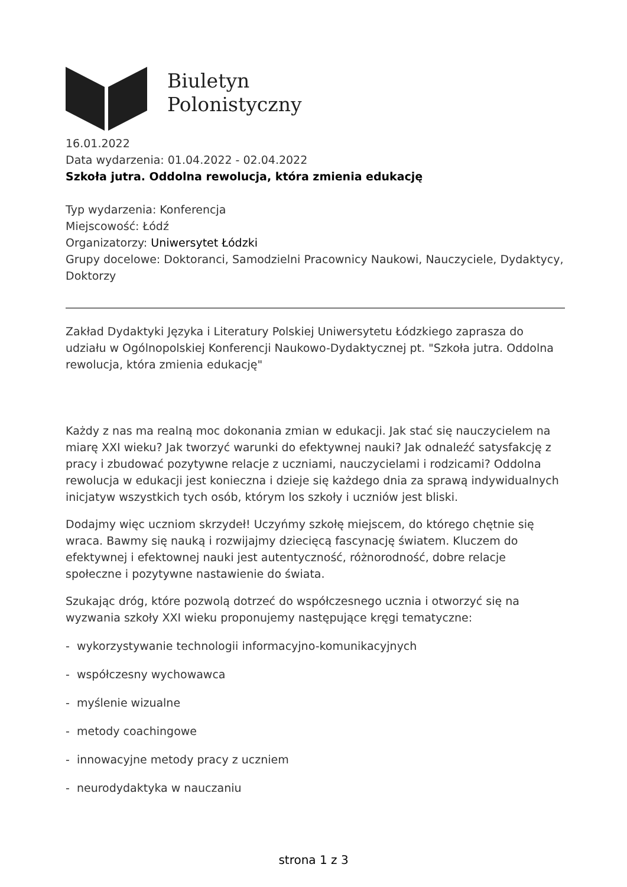Biuletyn
Polonistyczny
16.01.2022
Data wydarzenia: 01.04.2022 - 02.04.2022
Szkoła jutra. Oddolna rewolucja, która zmienia edukację
Typ wydarzenia: Konferencja
Miejscowość: Łódź
Organizatorzy: Uniwersytet Łódzki
Grupy docelowe: Doktoranci, Samodzielni Pracownicy Naukowi, Nauczyciele, Dydaktycy, Doktorzy
Zakład Dydaktyki Języka i Literatury Polskiej Uniwersytetu Łódzkiego zaprasza do udziału w Ogólnopolskiej Konferencji Naukowo-Dydaktycznej pt. "Szkoła jutra. Oddolna rewolucja, która zmienia edukację"
Każdy z nas ma realną moc dokonania zmian w edukacji. Jak stać się nauczycielem na miarę XXI wieku? Jak tworzyć warunki do efektywnej nauki? Jak odnaleźć satysfakcję z pracy i zbudować pozytywne relacje z uczniami, nauczycielami i rodzicami? Oddolna rewolucja w edukacji jest konieczna i dzieje się każdego dnia za sprawą indywidualnych inicjatyw wszystkich tych osób, którym los szkoły i uczniów jest bliski.
Dodajmy więc uczniom skrzydeł! Uczyńmy szkołę miejscem, do którego chętnie się wraca. Bawmy się nauką i rozwijajmy dziecięcą fascynację światem. Kluczem do efektywnej i efektownej nauki jest autentyczność, różnorodność, dobre relacje społeczne i pozytywne nastawienie do świata.
Szukając dróg, które pozwolą dotrzeć do współczesnego ucznia i otworzyć się na wyzwania szkoły XXI wieku proponujemy następujące kręgi tematyczne:
- wykorzystywanie technologii informacyjno-komunikacyjnych
- współczesny wychowawca
- myślenie wizualne
- metody coachingowe
- innowacyjne metody pracy z uczniem
- neurodydaktyka w nauczaniu
strona 1 z 3